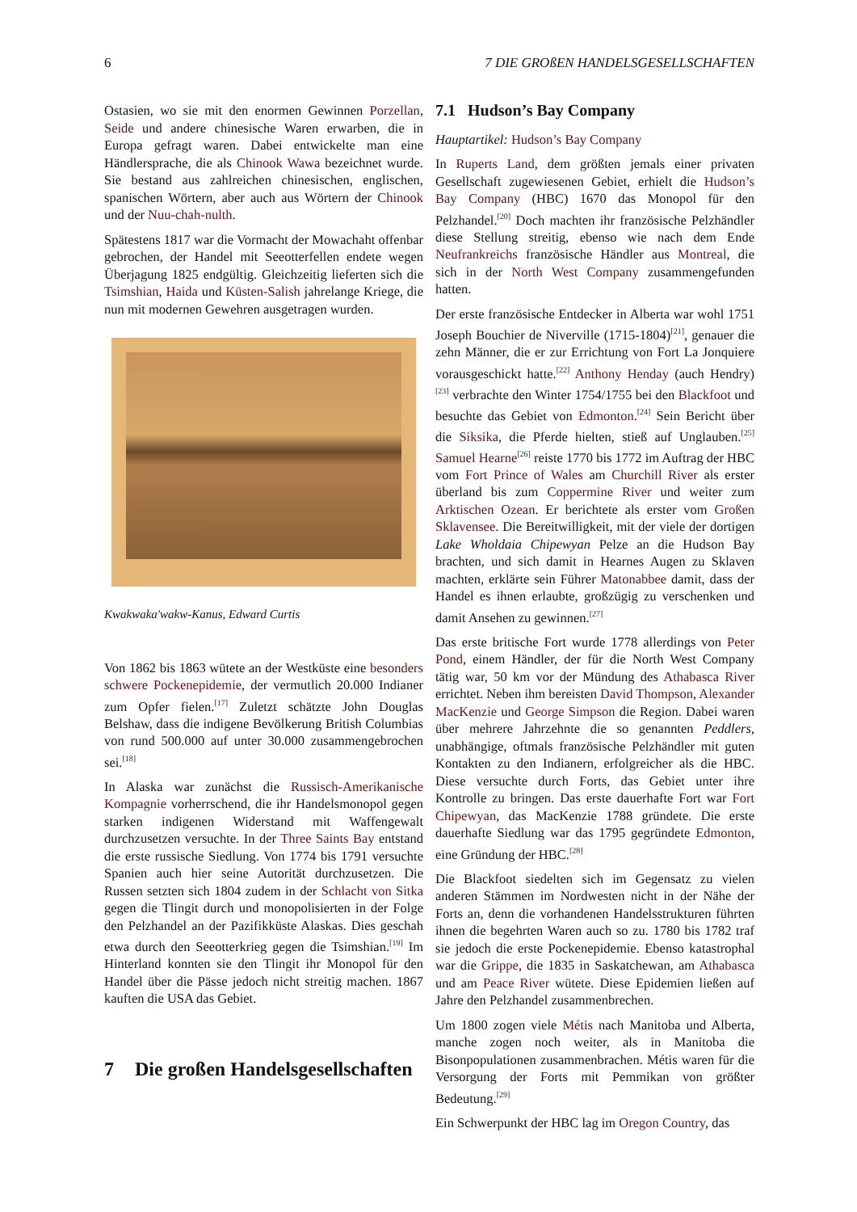6 7 DIE GROßEN HANDELSGESELLSCHAFTEN
Ostasien, wo sie mit den enormen Gewinnen Porzellan, Seide und andere chinesische Waren erwarben, die in Europa gefragt waren. Dabei entwickelte man eine Händlersprache, die als Chinook Wawa bezeichnet wurde. Sie bestand aus zahlreichen chinesischen, englischen, spanischen Wörtern, aber auch aus Wörtern der Chinook und der Nuu-chah-nulth.
Spätestens 1817 war die Vormacht der Mowachaht offenbar gebrochen, der Handel mit Seeotterfellen endete wegen Überjagung 1825 endgültig. Gleichzeitig lieferten sich die Tsimshian, Haida und Küsten-Salish jahrelange Kriege, die nun mit modernen Gewehren ausgetragen wurden.
Kwakwaka'wakw-Kanus, Edward Curtis
Von 1862 bis 1863 wütete an der Westküste eine besonders schwere Pockenepidemie, der vermutlich 20.000 Indianer zum Opfer fielen.<sup>[17]</sup> Zuletzt schätzte John Douglas Belshaw, dass die indigene Bevölkerung British Columbias von rund 500.000 auf unter 30.000 zusammengebrochen sei.<sup>[18]</sup>
In Alaska war zunächst die Russisch-Amerikanische Kompagnie vorherrschend, die ihr Handelsmonopol gegen starken indigenen Widerstand mit Waffengewalt durchzusetzen versuchte. In der Three Saints Bay entstand die erste russische Siedlung. Von 1774 bis 1791 versuchte Spanien auch hier seine Autorität durchzusetzen. Die Russen setzten sich 1804 zudem in der Schlacht von Sitka gegen die Tlingit durch und monopolisierten in der Folge den Pelzhandel an der Pazifikküste Alaskas. Dies geschah etwa durch den Seeotterkrieg gegen die Tsimshian.<sup>[19]</sup> Im Hinterland konnten sie den Tlingit ihr Monopol für den Handel über die Pässe jedoch nicht streitig machen. 1867 kauften die USA das Gebiet.
7 Die großen Handelsgesellschaften
7.1 Hudson’s Bay Company
Hauptartikel: Hudson’s Bay Company
In Ruperts Land, dem größten jemals einer privaten Gesellschaft zugewiesenen Gebiet, erhielt die Hudson’s Bay Company (HBC) 1670 das Monopol für den Pelzhandel.<sup>[20]</sup> Doch machten ihr französische Pelzhändler diese Stellung streitig, ebenso wie nach dem Ende Neufrankreichs französische Händler aus Montreal, die sich in der North West Company zusammengefunden hatten.
Der erste französische Entdecker in Alberta war wohl 1751 Joseph Bouchier de Niverville (1715-1804)<sup>[21]</sup>, genauer die zehn Männer, die er zur Errichtung von Fort La Jonquiere vorausgeschickt hatte.<sup>[22]</sup> Anthony Henday (auch Hendry)<sup>[23]</sup> verbrachte den Winter 1754/1755 bei den Blackfoot und besuchte das Gebiet von Edmonton.<sup>[24]</sup> Sein Bericht über die Siksika, die Pferde hielten, stieß auf Unglauben.<sup>[25]</sup> Samuel Hearne<sup>[26]</sup> reiste 1770 bis 1772 im Auftrag der HBC vom Fort Prince of Wales am Churchill River als erster überland bis zum Coppermine River und weiter zum Arktischen Ozean. Er berichtete als erster vom Großen Sklavensee. Die Bereitwilligkeit, mit der viele der dortigen Lake Wholdaia Chipewyan Pelze an die Hudson Bay brachten, und sich damit in Hearnes Augen zu Sklaven machten, erklärte sein Führer Matonabbee damit, dass der Handel es ihnen erlaubte, großzügig zu verschenken und damit Ansehen zu gewinnen.<sup>[27]</sup>
Das erste britische Fort wurde 1778 allerdings von Peter Pond, einem Händler, der für die North West Company tätig war, 50 km vor der Mündung des Athabasca River errichtet. Neben ihm bereisten David Thompson, Alexander MacKenzie und George Simpson die Region. Dabei waren über mehrere Jahrzehnte die so genannten Peddlers, unabhängige, oftmals französische Pelzhändler mit guten Kontakten zu den Indianern, erfolgreicher als die HBC. Diese versuchte durch Forts, das Gebiet unter ihre Kontrolle zu bringen. Das erste dauerhafte Fort war Fort Chipewyan, das MacKenzie 1788 gründete. Die erste dauerhafte Siedlung war das 1795 gegründete Edmonton, eine Gründung der HBC.<sup>[28]</sup>
Die Blackfoot siedelten sich im Gegensatz zu vielen anderen Stämmen im Nordwesten nicht in der Nähe der Forts an, denn die vorhandenen Handelsstrukturen führten ihnen die begehrten Waren auch so zu. 1780 bis 1782 traf sie jedoch die erste Pockenepidemie. Ebenso katastrophal war die Grippe, die 1835 in Saskatchewan, am Athabasca und am Peace River wütete. Diese Epidemien ließen auf Jahre den Pelzhandel zusammenbrechen.
Um 1800 zogen viele Métis nach Manitoba und Alberta, manche zogen noch weiter, als in Manitoba die Bisonpopulationen zusammenbrachen. Métis waren für die Versorgung der Forts mit Pemmikan von größter Bedeutung.<sup>[29]</sup>
Ein Schwerpunkt der HBC lag im Oregon Country, das